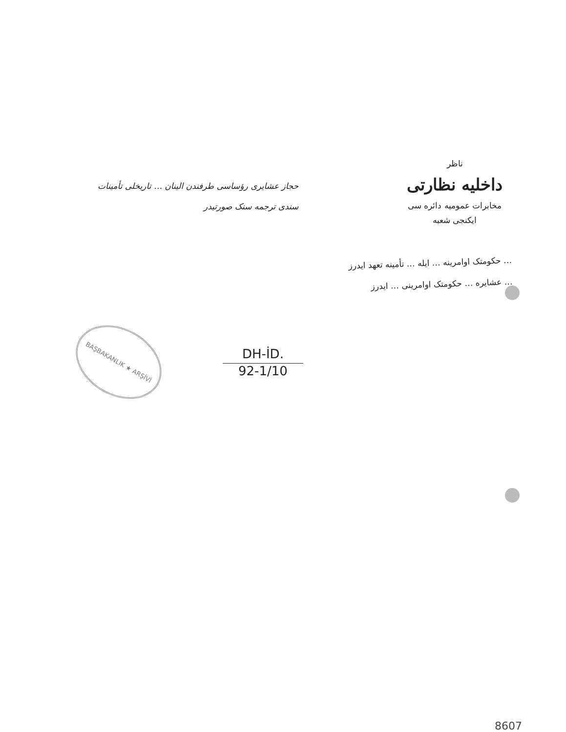حجاز عشایری رؤساسی طرفندن الینان … تاریخلی تأمینات
سندی ترجمه سنک صورتیدر
ناظر
داخلیه نظارتی
مخابرات عمومیه دائره سی
ایکنجی شعبه
… حکومتک اوامرینه … ایله … تأمینه تعهد ایدرز
… عشایره … حکومتک اوامرینی … ایدرز
BAŞBAKANLIK ★ ARŞİVİ
DH-İD.
92-1/10
8607